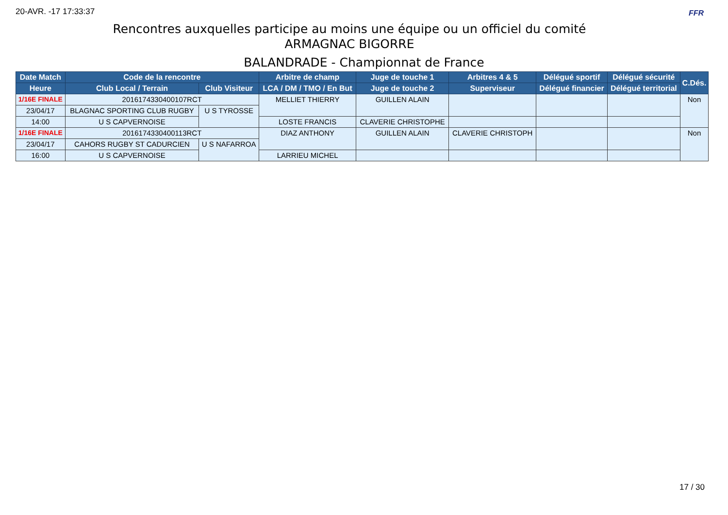20-AVR. -17 17:33:37 FFR
Rencontres auxquelles participe au moins une équipe ou un officiel du comité
ARMAGNAC BIGORRE
BALANDRADE - Championnat de France
| Date Match | Code de la rencontre | | Arbitre de champ | Juge de touche 1 | Arbitres 4 & 5 | Délégué sportif | Délégué sécurité | C.Dés. |
| --- | --- | --- | --- | --- | --- | --- | --- | --- |
| Heure | Club Local / Terrain | Club Visiteur | LCA / DM / TMO / En But | Juge de touche 2 | Superviseur | Délégué financier | Délégué territorial | |
| 1/16E FINALE | 2016174330400107RCT | | MELLIET THIERRY | GUILLEN ALAIN | | | | Non |
| 23/04/17 | BLAGNAC SPORTING CLUB RUGBY | U S TYROSSE | | | | | | |
| 14:00 | U S CAPVERNOISE | | LOSTE FRANCIS | CLAVERIE CHRISTOPHE | | | | |
| 1/16E FINALE | 2016174330400113RCT | | DIAZ ANTHONY | GUILLEN ALAIN | CLAVERIE CHRISTOPH | | | Non |
| 23/04/17 | CAHORS RUGBY ST CADURCIEN | U S NAFARROA | | | | | | |
| 16:00 | U S CAPVERNOISE | | LARRIEU MICHEL | | | | | |
17 / 30